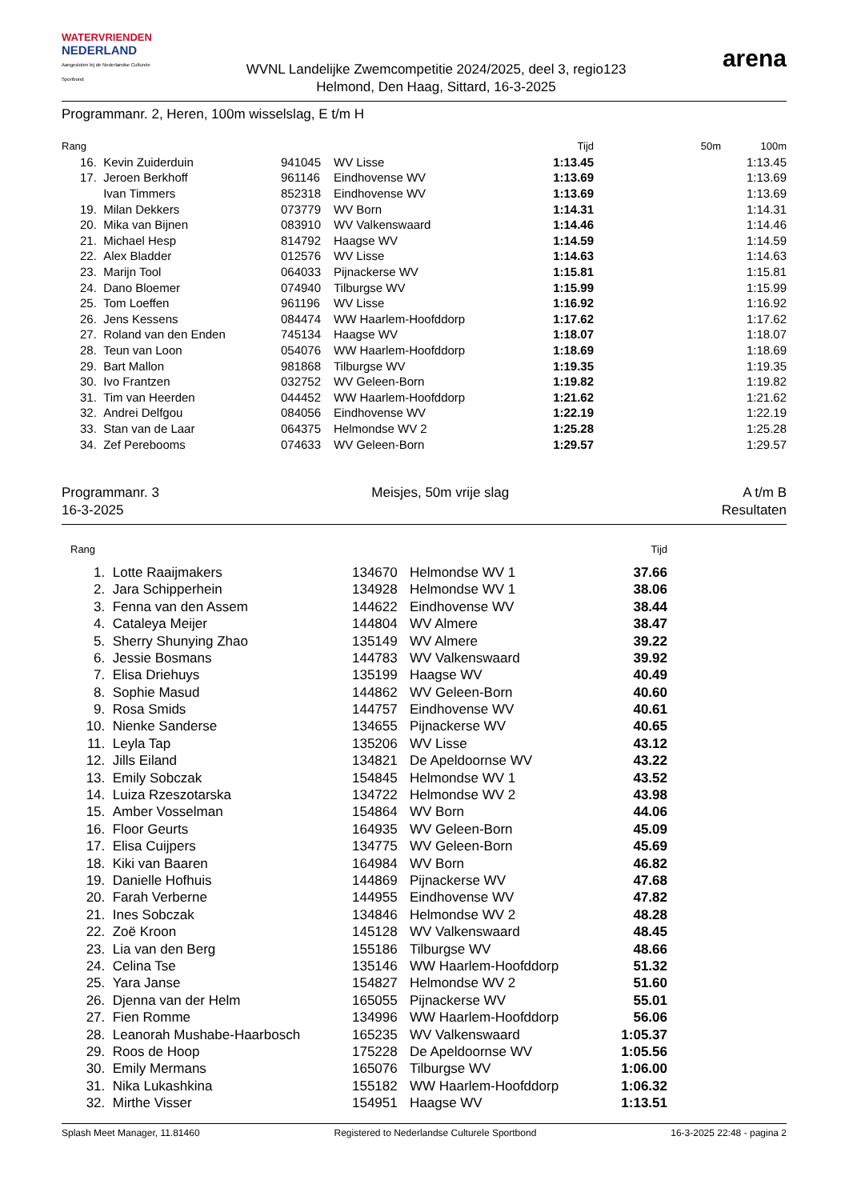WATERVRIENDEN
NEDERLAND
Aangesloten bij de Nederlandse Culturele Sportbond
WVNL Landelijke Zwemcompetitie 2024/2025, deel 3, regio123
Helmond, Den Haag, Sittard, 16-3-2025
arena
Programmanr. 2, Heren, 100m wisselslag, E t/m H
| Rang | | | | Tijd | 50m | 100m |
| --- | --- | --- | --- | --- | --- | --- |
| 16. | Kevin Zuiderduin | 941045 | WV Lisse | 1:13.45 | | 1:13.45 |
| 17. | Jeroen Berkhoff | 961146 | Eindhovense WV | 1:13.69 | | 1:13.69 |
| | Ivan Timmers | 852318 | Eindhovense WV | 1:13.69 | | 1:13.69 |
| 19. | Milan Dekkers | 073779 | WV Born | 1:14.31 | | 1:14.31 |
| 20. | Mika van Bijnen | 083910 | WV Valkenswaard | 1:14.46 | | 1:14.46 |
| 21. | Michael Hesp | 814792 | Haagse WV | 1:14.59 | | 1:14.59 |
| 22. | Alex Bladder | 012576 | WV Lisse | 1:14.63 | | 1:14.63 |
| 23. | Marijn Tool | 064033 | Pijnackerse WV | 1:15.81 | | 1:15.81 |
| 24. | Dano Bloemer | 074940 | Tilburgse WV | 1:15.99 | | 1:15.99 |
| 25. | Tom Loeffen | 961196 | WV Lisse | 1:16.92 | | 1:16.92 |
| 26. | Jens Kessens | 084474 | WW Haarlem-Hoofddorp | 1:17.62 | | 1:17.62 |
| 27. | Roland van den Enden | 745134 | Haagse WV | 1:18.07 | | 1:18.07 |
| 28. | Teun van Loon | 054076 | WW Haarlem-Hoofddorp | 1:18.69 | | 1:18.69 |
| 29. | Bart Mallon | 981868 | Tilburgse WV | 1:19.35 | | 1:19.35 |
| 30. | Ivo Frantzen | 032752 | WV Geleen-Born | 1:19.82 | | 1:19.82 |
| 31. | Tim van Heerden | 044452 | WW Haarlem-Hoofddorp | 1:21.62 | | 1:21.62 |
| 32. | Andrei Delfgou | 084056 | Eindhovense WV | 1:22.19 | | 1:22.19 |
| 33. | Stan van de Laar | 064375 | Helmondse WV 2 | 1:25.28 | | 1:25.28 |
| 34. | Zef Perebooms | 074633 | WV Geleen-Born | 1:29.57 | | 1:29.57 |
Programmanr. 3
16-3-2025
Meisjes, 50m vrije slag A t/m B
Resultaten
| Rang | | | | Tijd | |
| --- | --- | --- | --- | --- | --- |
| 1. | Lotte Raaijmakers | 134670 | Helmondse WV 1 | 37.66 | |
| 2. | Jara Schipperhein | 134928 | Helmondse WV 1 | 38.06 | |
| 3. | Fenna van den Assem | 144622 | Eindhovense WV | 38.44 | |
| 4. | Cataleya Meijer | 144804 | WV Almere | 38.47 | |
| 5. | Sherry Shunying Zhao | 135149 | WV Almere | 39.22 | |
| 6. | Jessie Bosmans | 144783 | WV Valkenswaard | 39.92 | |
| 7. | Elisa Driehuys | 135199 | Haagse WV | 40.49 | |
| 8. | Sophie Masud | 144862 | WV Geleen-Born | 40.60 | |
| 9. | Rosa Smids | 144757 | Eindhovense WV | 40.61 | |
| 10. | Nienke Sanderse | 134655 | Pijnackerse WV | 40.65 | |
| 11. | Leyla Tap | 135206 | WV Lisse | 43.12 | |
| 12. | Jills Eiland | 134821 | De Apeldoornse WV | 43.22 | |
| 13. | Emily Sobczak | 154845 | Helmondse WV 1 | 43.52 | |
| 14. | Luiza Rzeszotarska | 134722 | Helmondse WV 2 | 43.98 | |
| 15. | Amber Vosselman | 154864 | WV Born | 44.06 | |
| 16. | Floor Geurts | 164935 | WV Geleen-Born | 45.09 | |
| 17. | Elisa Cuijpers | 134775 | WV Geleen-Born | 45.69 | |
| 18. | Kiki van Baaren | 164984 | WV Born | 46.82 | |
| 19. | Danielle Hofhuis | 144869 | Pijnackerse WV | 47.68 | |
| 20. | Farah Verberne | 144955 | Eindhovense WV | 47.82 | |
| 21. | Ines Sobczak | 134846 | Helmondse WV 2 | 48.28 | |
| 22. | Zoë Kroon | 145128 | WV Valkenswaard | 48.45 | |
| 23. | Lia van den Berg | 155186 | Tilburgse WV | 48.66 | |
| 24. | Celina Tse | 135146 | WW Haarlem-Hoofddorp | 51.32 | |
| 25. | Yara Janse | 154827 | Helmondse WV 2 | 51.60 | |
| 26. | Djenna van der Helm | 165055 | Pijnackerse WV | 55.01 | |
| 27. | Fien Romme | 134996 | WW Haarlem-Hoofddorp | 56.06 | |
| 28. | Leanorah Mushabe-Haarbosch | 165235 | WV Valkenswaard | 1:05.37 | |
| 29. | Roos de Hoop | 175228 | De Apeldoornse WV | 1:05.56 | |
| 30. | Emily Mermans | 165076 | Tilburgse WV | 1:06.00 | |
| 31. | Nika Lukashkina | 155182 | WW Haarlem-Hoofddorp | 1:06.32 | |
| 32. | Mirthe Visser | 154951 | Haagse WV | 1:13.51 | |
Splash Meet Manager, 11.81460 Registered to Nederlandse Culturele Sportbond 16-3-2025 22:48 - pagina 2